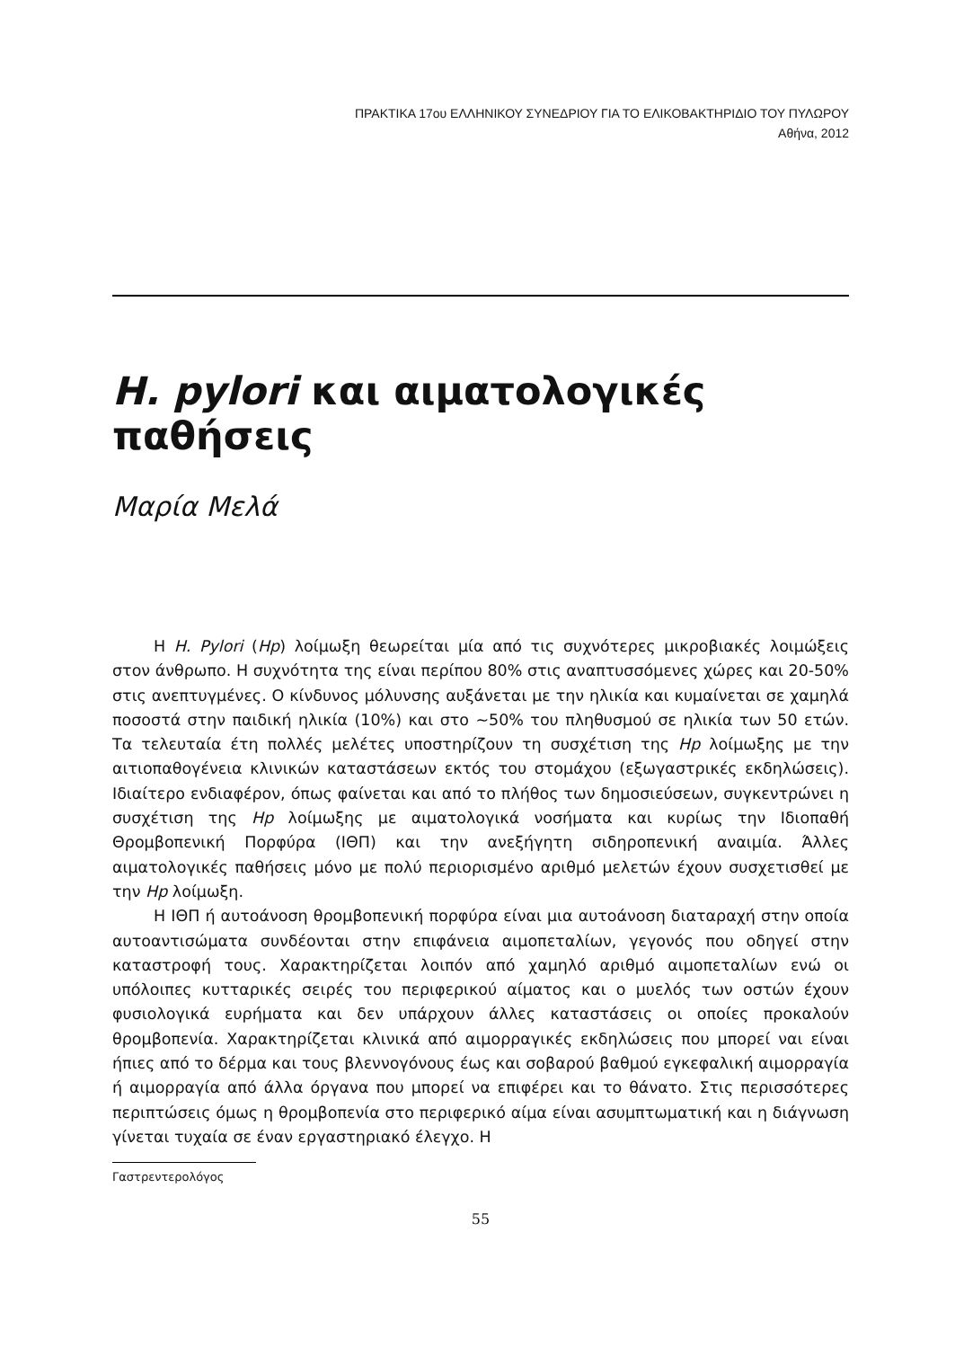ΠΡΑΚΤΙΚΑ 17ου ΕΛΛΗΝΙΚΟΥ ΣΥΝΕΔΡΙΟΥ ΓΙΑ ΤΟ ΕΛΙΚΟΒΑΚΤΗΡΙΔΙΟ ΤΟΥ ΠΥΛΩΡΟΥ
Αθήνα, 2012
H. pylori και αιματολογικές παθήσεις
Μαρία Μελά
Η H. Pylori (Hp) λοίμωξη θεωρείται μία από τις συχνότερες μικροβιακές λοιμώξεις στον άνθρωπο. Η συχνότητα της είναι περίπου 80% στις αναπτυσσόμενες χώρες και 20-50% στις ανεπτυγμένες. Ο κίνδυνος μόλυνσης αυξάνεται με την ηλικία και κυμαίνεται σε χαμηλά ποσοστά στην παιδική ηλικία (10%) και στο ~50% του πληθυσμού σε ηλικία των 50 ετών. Τα τελευταία έτη πολλές μελέτες υποστηρίζουν τη συσχέτιση της Hp λοίμωξης με την αιτιοπαθογένεια κλινικών καταστάσεων εκτός του στομάχου (εξωγαστρικές εκδηλώσεις). Ιδιαίτερο ενδιαφέρον, όπως φαίνεται και από το πλήθος των δημοσιεύσεων, συγκεντρώνει η συσχέτιση της Hp λοίμωξης με αιματολογικά νοσήματα και κυρίως την Ιδιοπαθή Θρομβοπενική Πορφύρα (ΙΘΠ) και την ανεξήγητη σιδηροπενική αναιμία. Άλλες αιματολογικές παθήσεις μόνο με πολύ περιορισμένο αριθμό μελετών έχουν συσχετισθεί με την Hp λοίμωξη.
Η ΙΘΠ ή αυτοάνοση θρομβοπενική πορφύρα είναι μια αυτοάνοση διαταραχή στην οποία αυτοαντισώματα συνδέονται στην επιφάνεια αιμοπεταλίων, γεγονός που οδηγεί στην καταστροφή τους. Χαρακτηρίζεται λοιπόν από χαμηλό αριθμό αιμοπεταλίων ενώ οι υπόλοιπες κυτταρικές σειρές του περιφερικού αίματος και ο μυελός των οστών έχουν φυσιολογικά ευρήματα και δεν υπάρχουν άλλες καταστάσεις οι οποίες προκαλούν θρομβοπενία. Χαρακτηρίζεται κλινικά από αιμορραγικές εκδηλώσεις που μπορεί ναι είναι ήπιες από το δέρμα και τους βλεννογόνους έως και σοβαρού βαθμού εγκεφαλική αιμορραγία ή αιμορραγία από άλλα όργανα που μπορεί να επιφέρει και το θάνατο. Στις περισσότερες περιπτώσεις όμως η θρομβοπενία στο περιφερικό αίμα είναι ασυμπτωματική και η διάγνωση γίνεται τυχαία σε έναν εργαστηριακό έλεγχο. Η
Γαστρεντερολόγος
55